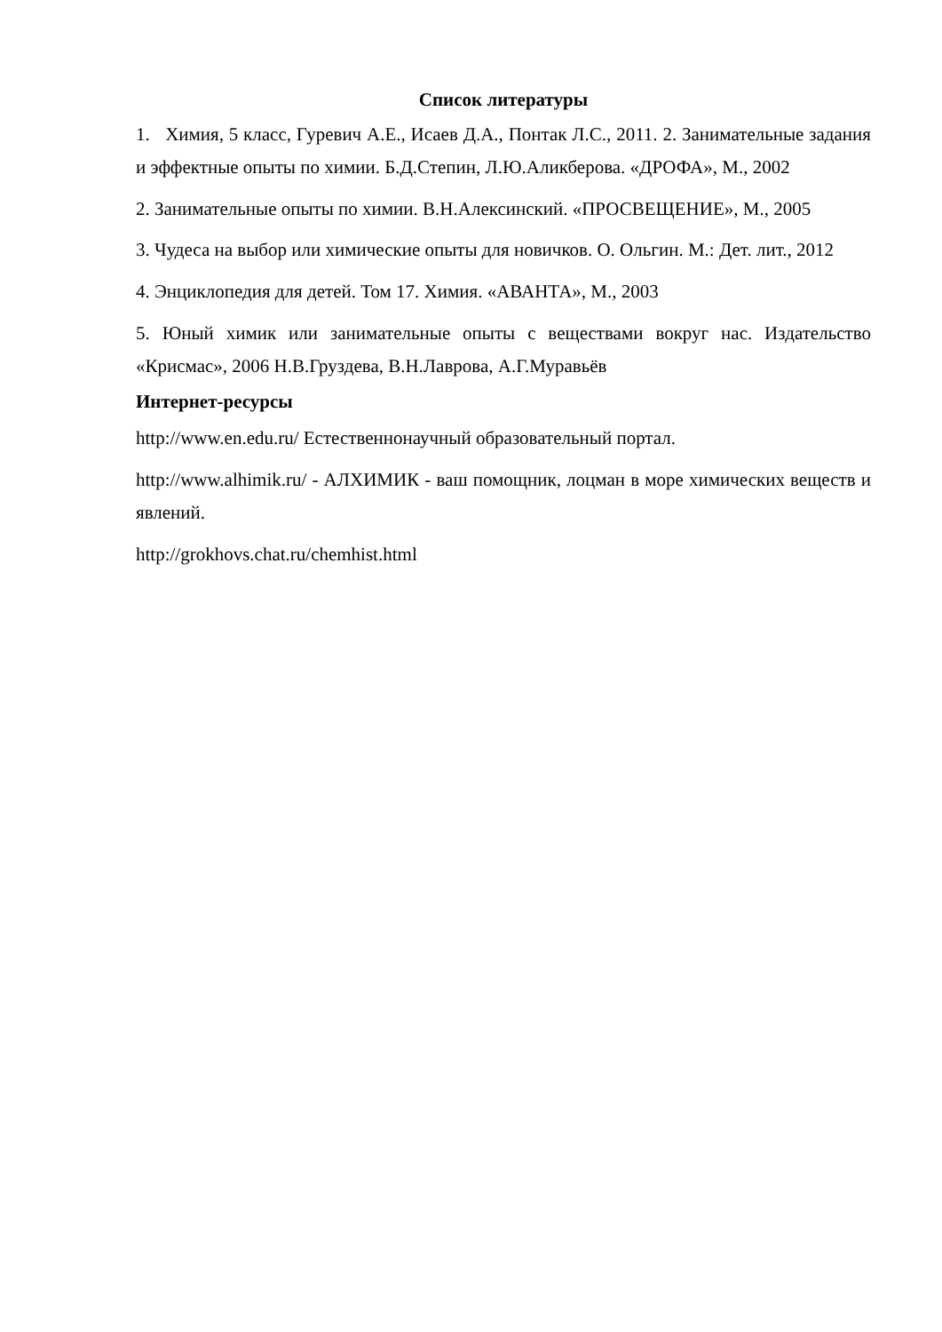Список литературы
1. Химия, 5 класс, Гуревич А.Е., Исаев Д.А., Понтак Л.С., 2011. 2. Занимательные задания и эффектные опыты по химии. Б.Д.Степин, Л.Ю.Аликберова. «ДРОФА», М., 2002
2. Занимательные опыты по химии. В.Н.Алексинский. «ПРОСВЕЩЕНИЕ», М., 2005
3. Чудеса на выбор или химические опыты для новичков. О. Ольгин. М.: Дет. лит., 2012
4. Энциклопедия для детей. Том 17. Химия. «АВАНТА», М., 2003
5. Юный химик или занимательные опыты с веществами вокруг нас. Издательство «Крисмас», 2006 Н.В.Груздева, В.Н.Лаврова, А.Г.Муравьёв
Интернет-ресурсы
http://www.en.edu.ru/ Естественнонаучный образовательный портал.
http://www.alhimik.ru/ - АЛХИМИК - ваш помощник, лоцман в море химических веществ и явлений.
http://grokhovs.chat.ru/chemhist.html